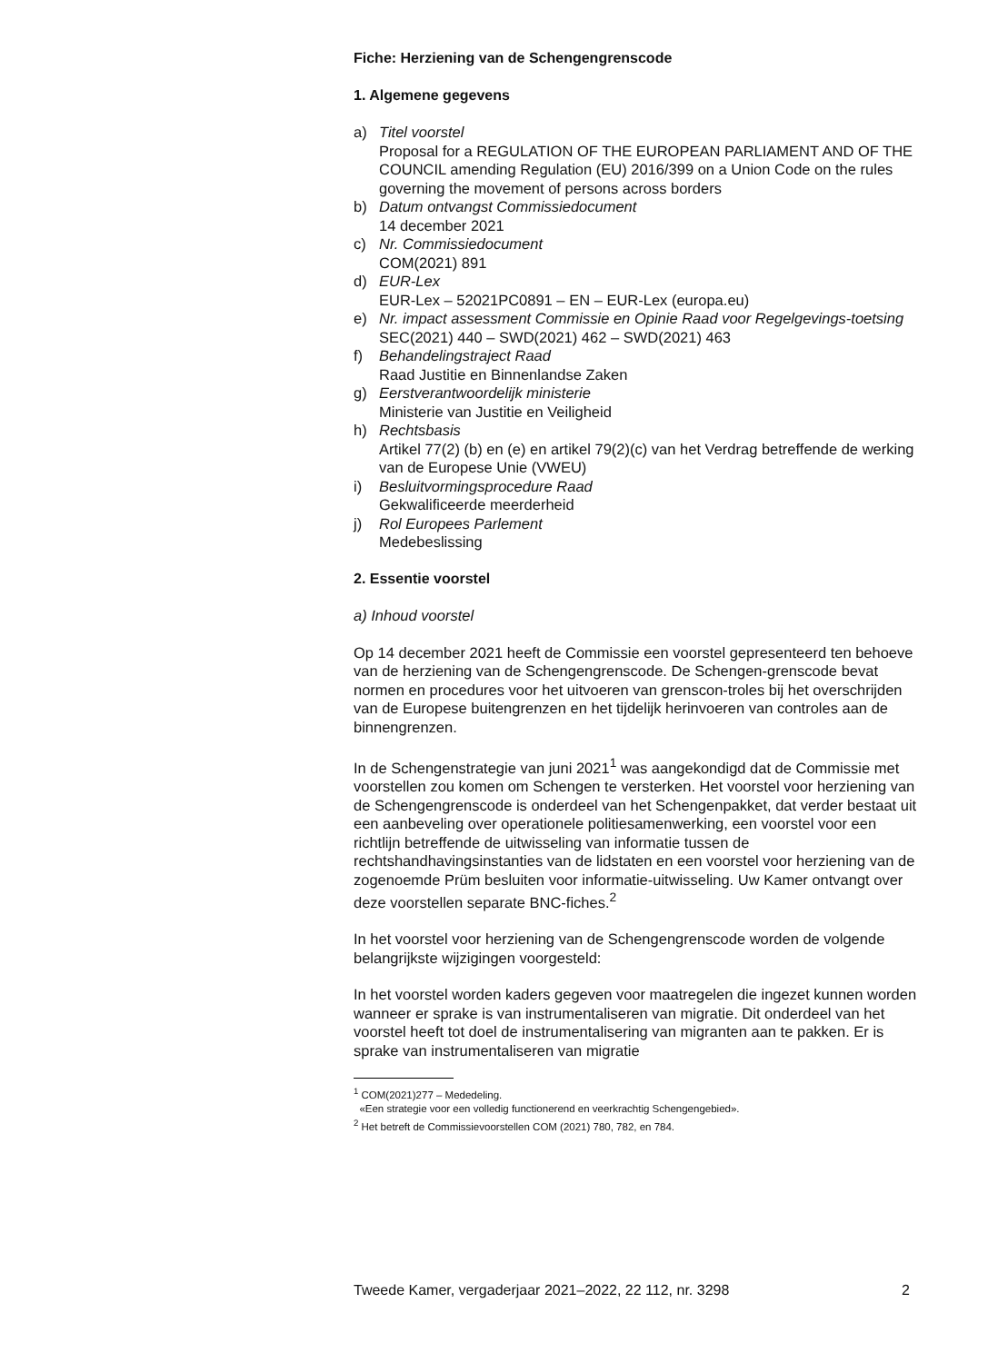Fiche: Herziening van de Schengengrenscode
1. Algemene gegevens
a) Titel voorstel
Proposal for a REGULATION OF THE EUROPEAN PARLIAMENT AND OF THE COUNCIL amending Regulation (EU) 2016/399 on a Union Code on the rules governing the movement of persons across borders
b) Datum ontvangst Commissiedocument
14 december 2021
c) Nr. Commissiedocument
COM(2021) 891
d) EUR-Lex
EUR-Lex – 52021PC0891 – EN – EUR-Lex (europa.eu)
e) Nr. impact assessment Commissie en Opinie Raad voor Regelgevings-toetsing
SEC(2021) 440 – SWD(2021) 462 – SWD(2021) 463
f) Behandelingstraject Raad
Raad Justitie en Binnenlandse Zaken
g) Eerstverantwoordelijk ministerie
Ministerie van Justitie en Veiligheid
h) Rechtsbasis
Artikel 77(2) (b) en (e) en artikel 79(2)(c) van het Verdrag betreffende de werking van de Europese Unie (VWEU)
i) Besluitvormingsprocedure Raad
Gekwalificeerde meerderheid
j) Rol Europees Parlement
Medebeslissing
2. Essentie voorstel
a) Inhoud voorstel
Op 14 december 2021 heeft de Commissie een voorstel gepresenteerd ten behoeve van de herziening van de Schengengrenscode. De Schengen-grenscode bevat normen en procedures voor het uitvoeren van grenscon-troles bij het overschrijden van de Europese buitengrenzen en het tijdelijk herinvoeren van controles aan de binnengrenzen.
In de Schengenstrategie van juni 2021<sup>1</sup> was aangekondigd dat de Commissie met voorstellen zou komen om Schengen te versterken. Het voorstel voor herziening van de Schengengrenscode is onderdeel van het Schengenpakket, dat verder bestaat uit een aanbeveling over operationele politiesamenwerking, een voorstel voor een richtlijn betreffende de uitwisseling van informatie tussen de rechtshandhavingsinstanties van de lidstaten en een voorstel voor herziening van de zogenoemde Prüm besluiten voor informatie-uitwisseling. Uw Kamer ontvangt over deze voorstellen separate BNC-fiches.<sup>2</sup>
In het voorstel voor herziening van de Schengengrenscode worden de volgende belangrijkste wijzigingen voorgesteld:
In het voorstel worden kaders gegeven voor maatregelen die ingezet kunnen worden wanneer er sprake is van instrumentaliseren van migratie. Dit onderdeel van het voorstel heeft tot doel de instrumentalisering van migranten aan te pakken. Er is sprake van instrumentaliseren van migratie
<sup>1</sup> COM(2021)277 – Mededeling.
«Een strategie voor een volledig functionerend en veerkrachtig Schengengebied».
<sup>2</sup> Het betreft de Commissievoorstellen COM (2021) 780, 782, en 784.
Tweede Kamer, vergaderjaar 2021–2022, 22 112, nr. 3298 2